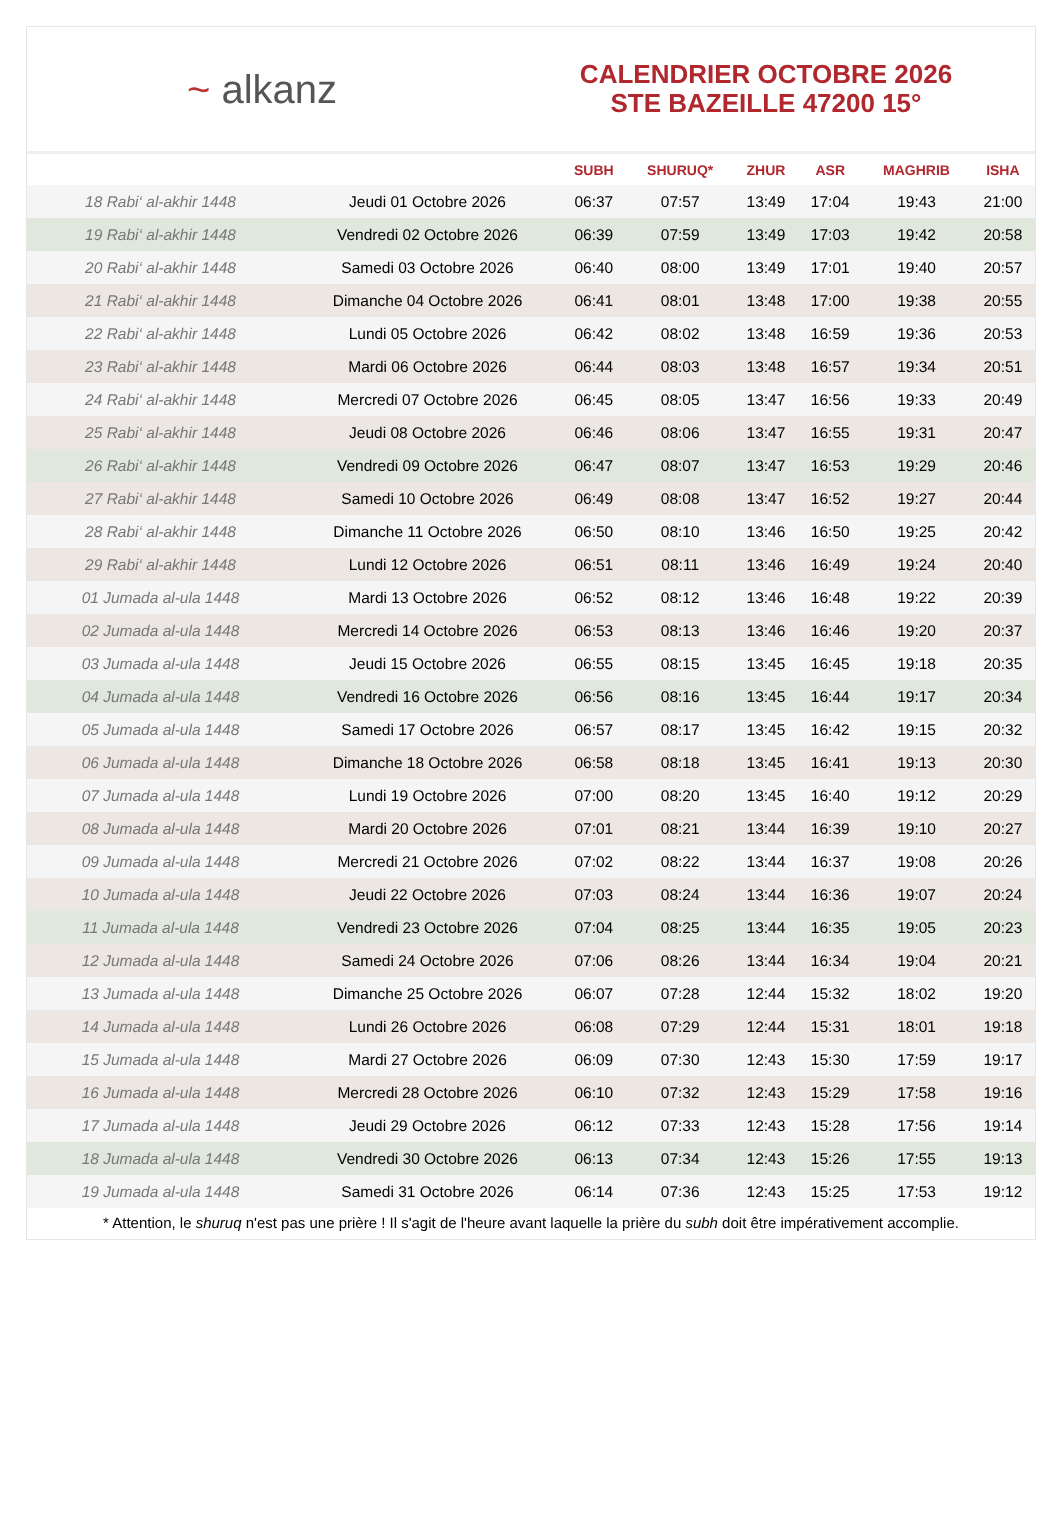~ alkanz
CALENDRIER OCTOBRE 2026
STE BAZEILLE 47200 15°
| | | SUBH | SHURUQ* | ZHUR | ASR | MAGHRIB | ISHA |
| --- | --- | --- | --- | --- | --- | --- | --- |
| 18 Rabi‘ al-akhir 1448 | Jeudi 01 Octobre 2026 | 06:37 | 07:57 | 13:49 | 17:04 | 19:43 | 21:00 |
| 19 Rabi‘ al-akhir 1448 | Vendredi 02 Octobre 2026 | 06:39 | 07:59 | 13:49 | 17:03 | 19:42 | 20:58 |
| 20 Rabi‘ al-akhir 1448 | Samedi 03 Octobre 2026 | 06:40 | 08:00 | 13:49 | 17:01 | 19:40 | 20:57 |
| 21 Rabi‘ al-akhir 1448 | Dimanche 04 Octobre 2026 | 06:41 | 08:01 | 13:48 | 17:00 | 19:38 | 20:55 |
| 22 Rabi‘ al-akhir 1448 | Lundi 05 Octobre 2026 | 06:42 | 08:02 | 13:48 | 16:59 | 19:36 | 20:53 |
| 23 Rabi‘ al-akhir 1448 | Mardi 06 Octobre 2026 | 06:44 | 08:03 | 13:48 | 16:57 | 19:34 | 20:51 |
| 24 Rabi‘ al-akhir 1448 | Mercredi 07 Octobre 2026 | 06:45 | 08:05 | 13:47 | 16:56 | 19:33 | 20:49 |
| 25 Rabi‘ al-akhir 1448 | Jeudi 08 Octobre 2026 | 06:46 | 08:06 | 13:47 | 16:55 | 19:31 | 20:47 |
| 26 Rabi‘ al-akhir 1448 | Vendredi 09 Octobre 2026 | 06:47 | 08:07 | 13:47 | 16:53 | 19:29 | 20:46 |
| 27 Rabi‘ al-akhir 1448 | Samedi 10 Octobre 2026 | 06:49 | 08:08 | 13:47 | 16:52 | 19:27 | 20:44 |
| 28 Rabi‘ al-akhir 1448 | Dimanche 11 Octobre 2026 | 06:50 | 08:10 | 13:46 | 16:50 | 19:25 | 20:42 |
| 29 Rabi‘ al-akhir 1448 | Lundi 12 Octobre 2026 | 06:51 | 08:11 | 13:46 | 16:49 | 19:24 | 20:40 |
| 01 Jumada al-ula 1448 | Mardi 13 Octobre 2026 | 06:52 | 08:12 | 13:46 | 16:48 | 19:22 | 20:39 |
| 02 Jumada al-ula 1448 | Mercredi 14 Octobre 2026 | 06:53 | 08:13 | 13:46 | 16:46 | 19:20 | 20:37 |
| 03 Jumada al-ula 1448 | Jeudi 15 Octobre 2026 | 06:55 | 08:15 | 13:45 | 16:45 | 19:18 | 20:35 |
| 04 Jumada al-ula 1448 | Vendredi 16 Octobre 2026 | 06:56 | 08:16 | 13:45 | 16:44 | 19:17 | 20:34 |
| 05 Jumada al-ula 1448 | Samedi 17 Octobre 2026 | 06:57 | 08:17 | 13:45 | 16:42 | 19:15 | 20:32 |
| 06 Jumada al-ula 1448 | Dimanche 18 Octobre 2026 | 06:58 | 08:18 | 13:45 | 16:41 | 19:13 | 20:30 |
| 07 Jumada al-ula 1448 | Lundi 19 Octobre 2026 | 07:00 | 08:20 | 13:45 | 16:40 | 19:12 | 20:29 |
| 08 Jumada al-ula 1448 | Mardi 20 Octobre 2026 | 07:01 | 08:21 | 13:44 | 16:39 | 19:10 | 20:27 |
| 09 Jumada al-ula 1448 | Mercredi 21 Octobre 2026 | 07:02 | 08:22 | 13:44 | 16:37 | 19:08 | 20:26 |
| 10 Jumada al-ula 1448 | Jeudi 22 Octobre 2026 | 07:03 | 08:24 | 13:44 | 16:36 | 19:07 | 20:24 |
| 11 Jumada al-ula 1448 | Vendredi 23 Octobre 2026 | 07:04 | 08:25 | 13:44 | 16:35 | 19:05 | 20:23 |
| 12 Jumada al-ula 1448 | Samedi 24 Octobre 2026 | 07:06 | 08:26 | 13:44 | 16:34 | 19:04 | 20:21 |
| 13 Jumada al-ula 1448 | Dimanche 25 Octobre 2026 | 06:07 | 07:28 | 12:44 | 15:32 | 18:02 | 19:20 |
| 14 Jumada al-ula 1448 | Lundi 26 Octobre 2026 | 06:08 | 07:29 | 12:44 | 15:31 | 18:01 | 19:18 |
| 15 Jumada al-ula 1448 | Mardi 27 Octobre 2026 | 06:09 | 07:30 | 12:43 | 15:30 | 17:59 | 19:17 |
| 16 Jumada al-ula 1448 | Mercredi 28 Octobre 2026 | 06:10 | 07:32 | 12:43 | 15:29 | 17:58 | 19:16 |
| 17 Jumada al-ula 1448 | Jeudi 29 Octobre 2026 | 06:12 | 07:33 | 12:43 | 15:28 | 17:56 | 19:14 |
| 18 Jumada al-ula 1448 | Vendredi 30 Octobre 2026 | 06:13 | 07:34 | 12:43 | 15:26 | 17:55 | 19:13 |
| 19 Jumada al-ula 1448 | Samedi 31 Octobre 2026 | 06:14 | 07:36 | 12:43 | 15:25 | 17:53 | 19:12 |
* Attention, le shuruq n'est pas une prière ! Il s'agit de l'heure avant laquelle la prière du subh doit être impérativement accomplie.